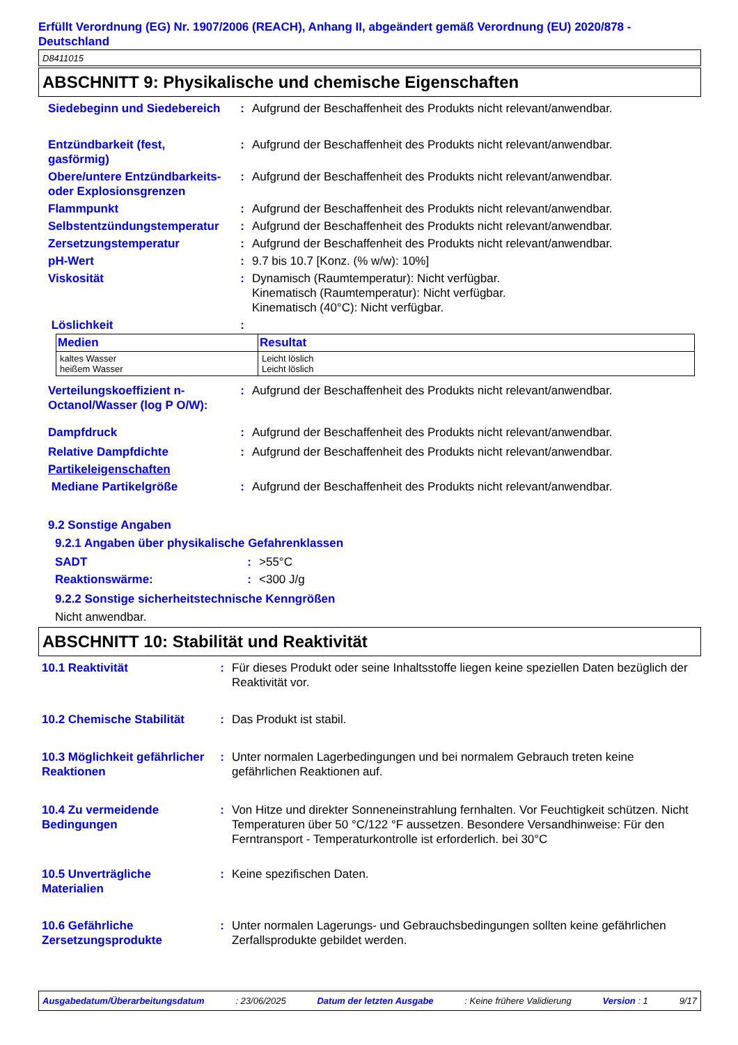Erfüllt Verordnung (EG) Nr. 1907/2006 (REACH), Anhang II, abgeändert gemäß Verordnung (EU) 2020/878 - Deutschland
D8411015
ABSCHNITT 9: Physikalische und chemische Eigenschaften
| Siedebeginn und Siedebereich | : | Aufgrund der Beschaffenheit des Produkts nicht relevant/anwendbar. |
| Entzündbarkeit (fest, gasförmig) | : | Aufgrund der Beschaffenheit des Produkts nicht relevant/anwendbar. |
| Obere/untere Entzündbarkeits- oder Explosionsgrenzen | : | Aufgrund der Beschaffenheit des Produkts nicht relevant/anwendbar. |
| Flammpunkt | : | Aufgrund der Beschaffenheit des Produkts nicht relevant/anwendbar. |
| Selbstentzündungstemperatur | : | Aufgrund der Beschaffenheit des Produkts nicht relevant/anwendbar. |
| Zersetzungstemperatur | : | Aufgrund der Beschaffenheit des Produkts nicht relevant/anwendbar. |
| pH-Wert | : | 9.7 bis 10.7 [Konz. (% w/w): 10%] |
| Viskosität | : | Dynamisch (Raumtemperatur): Nicht verfügbar. Kinematisch (Raumtemperatur): Nicht verfügbar. Kinematisch (40°C): Nicht verfügbar. |
| Löslichkeit | : | |
| Medien | Resultat |
| --- | --- |
| kaltes Wasser heißem Wasser | Leicht löslich Leicht löslich |
| Verteilungskoeffizient n- Octanol/Wasser (log P O/W): | : | Aufgrund der Beschaffenheit des Produkts nicht relevant/anwendbar. |
| Dampfdruck | : | Aufgrund der Beschaffenheit des Produkts nicht relevant/anwendbar. |
| Relative Dampfdichte | : | Aufgrund der Beschaffenheit des Produkts nicht relevant/anwendbar. |
| Partikeleigenschaften | | |
| Mediane Partikelgröße | : | Aufgrund der Beschaffenheit des Produkts nicht relevant/anwendbar. |
9.2 Sonstige Angaben
9.2.1 Angaben über physikalische Gefahrenklassen
| SADT | : | >55°C |
| Reaktionswärme: | : | <300 J/g |
9.2.2 Sonstige sicherheitstechnische Kenngrößen
Nicht anwendbar.
ABSCHNITT 10: Stabilität und Reaktivität
| 10.1 Reaktivität | : | Für dieses Produkt oder seine Inhaltsstoffe liegen keine speziellen Daten bezüglich der Reaktivität vor. |
| 10.2 Chemische Stabilität | : | Das Produkt ist stabil. |
| 10.3 Möglichkeit gefährlicher Reaktionen | : | Unter normalen Lagerbedingungen und bei normalem Gebrauch treten keine gefährlichen Reaktionen auf. |
| 10.4 Zu vermeidende Bedingungen | : | Von Hitze und direkter Sonneneinstrahlung fernhalten. Vor Feuchtigkeit schützen. Nicht Temperaturen über 50 °C/122 °F aussetzen. Besondere Versandhinweise: Für den Ferntransport - Temperaturkontrolle ist erforderlich. bei 30°C |
| 10.5 Unverträgliche Materialien | : | Keine spezifischen Daten. |
| 10.6 Gefährliche Zersetzungsprodukte | : | Unter normalen Lagerungs- und Gebrauchsbedingungen sollten keine gefährlichen Zerfallsprodukte gebildet werden. |
Ausgabedatum/Überarbeitungsdatum: 23/06/2025 Datum der letzten Ausgabe: Keine frühere Validierung Version : 1 9/17